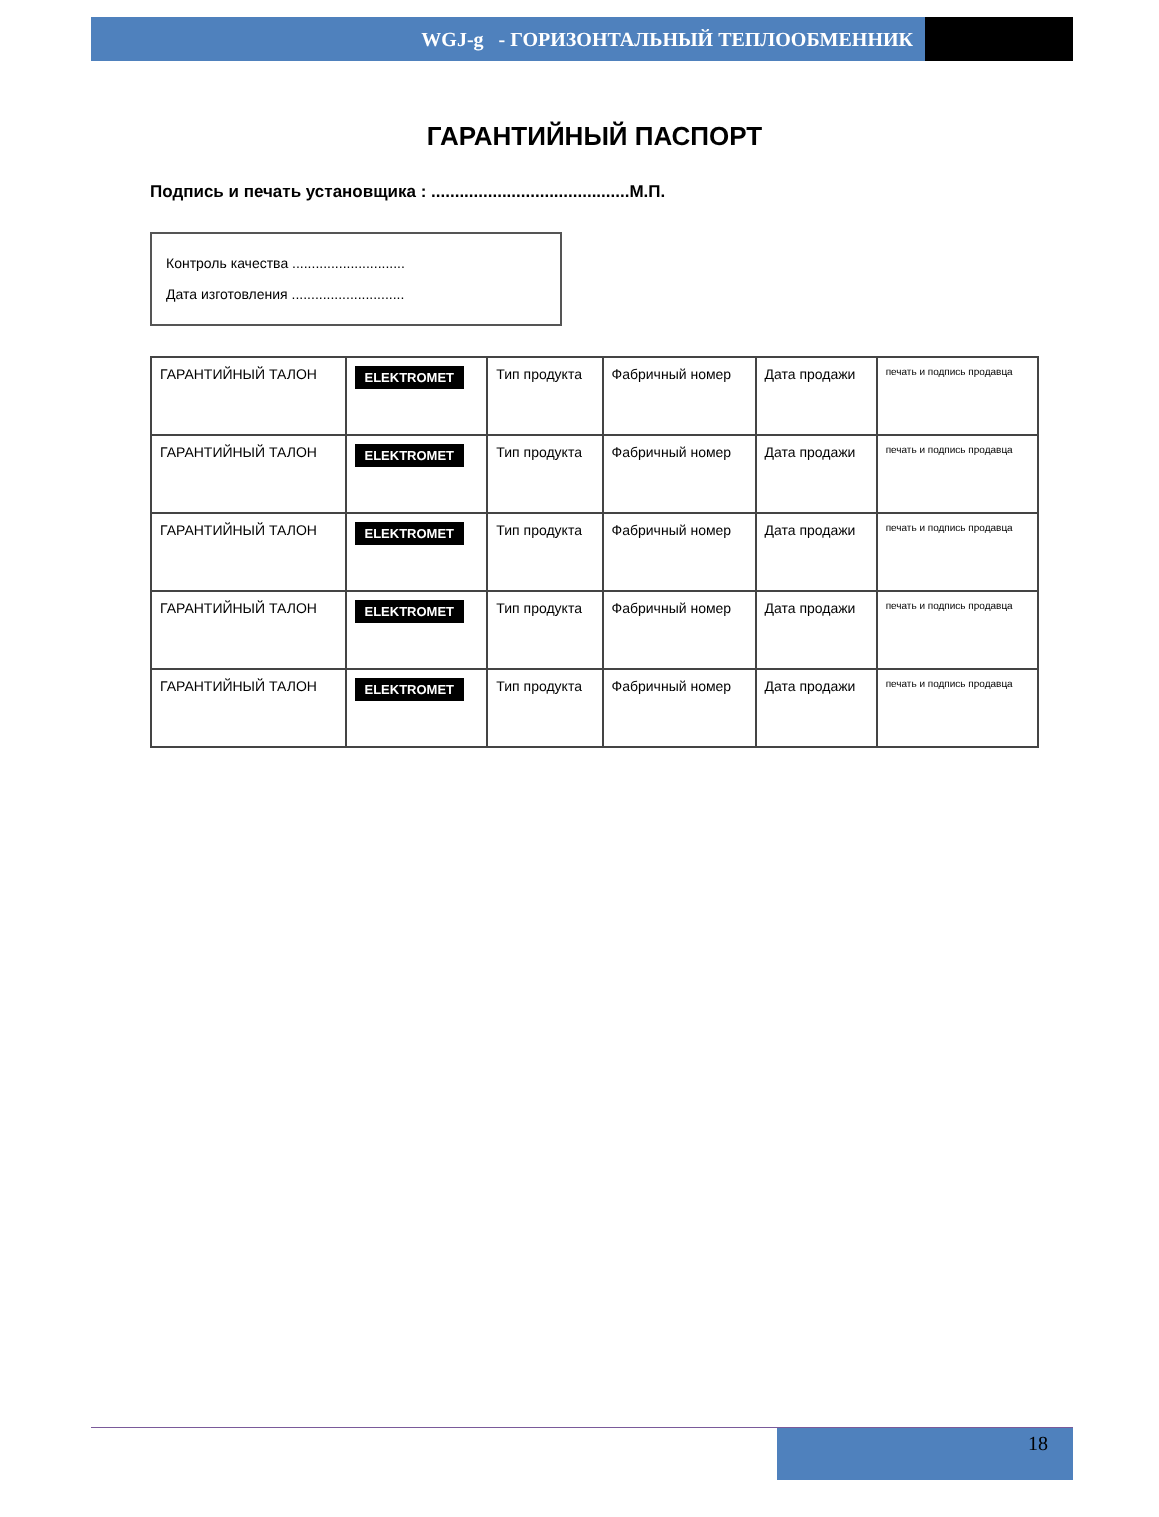WGJ-g - ГОРИЗОНТАЛЬНЫЙ ТЕПЛООБМЕННИК
ГАРАНТИЙНЫЙ ПАСПОРТ
Подпись и печать установщика : ..........................................М.П.
Контроль качества .............................
Дата изготовления .............................
| ГАРАНТИЙНЫЙ ТАЛОН | ELEKTROMET | Тип продукта | Фабричный номер | Дата продажи | печать и подпись продавца |
| ГАРАНТИЙНЫЙ ТАЛОН | ELEKTROMET | Тип продукта | Фабричный номер | Дата продажи | печать и подпись продавца |
| ГАРАНТИЙНЫЙ ТАЛОН | ELEKTROMET | Тип продукта | Фабричный номер | Дата продажи | печать и подпись продавца |
| ГАРАНТИЙНЫЙ ТАЛОН | ELEKTROMET | Тип продукта | Фабричный номер | Дата продажи | печать и подпись продавца |
| ГАРАНТИЙНЫЙ ТАЛОН | ELEKTROMET | Тип продукта | Фабричный номер | Дата продажи | печать и подпись продавца |
18